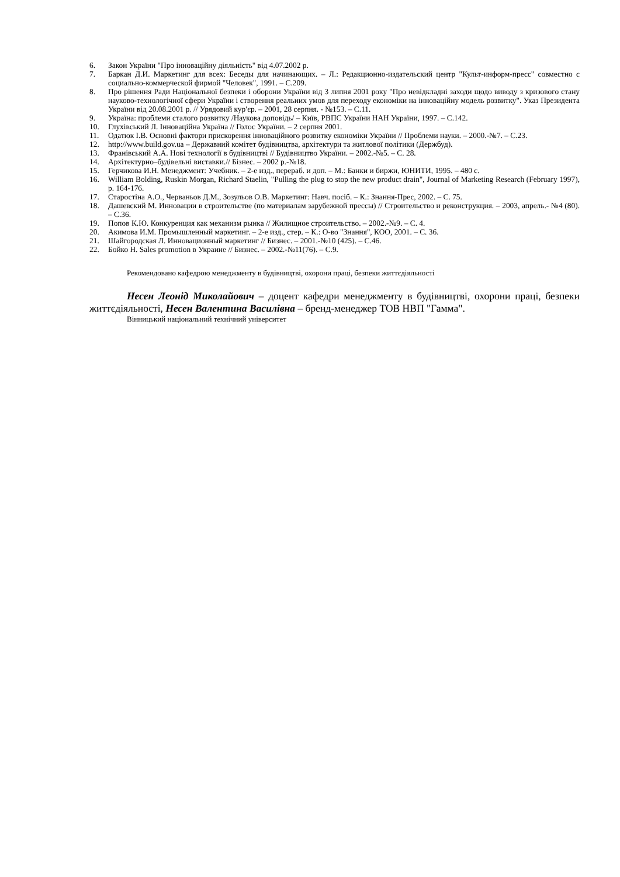6. Закон України "Про інноваційну діяльність" від 4.07.2002 р.
7. Баркан Д.И. Маркетинг для всех: Беседы для начинающих. – Л.: Редакционно-издательский центр "Культ-информ-пресс" совместно с социально-коммерческой фирмой "Человек", 1991. – С.209.
8. Про рішення Ради Національної безпеки і оборони України від 3 липня 2001 року "Про невідкладні заходи щодо виводу з кризового стану науково-технологічної сфери України і створення реальних умов для переходу економіки на інноваційну модель розвитку". Указ Президента України від 20.08.2001 р. // Урядовий кур′єр. – 2001, 28 серпня. - №153. – С.11.
9. Україна: проблеми сталого розвитку /Наукова доповідь/ – Київ, РВПС України НАН України, 1997. – С.142.
10. Глухівський Л. Інноваційна Україна // Голос України. – 2 серпня 2001.
11. Одатюк І.В. Основні фактори прискорення інноваційного розвитку економіки України // Проблеми науки. – 2000.-№7. – С.23.
12. http://www.build.gov.ua – Державний комітет будівництва, архітектури та житлової політики (Держбуд).
13. Франівський А.А. Нові технології в будівництві // Будівництво України. – 2002.-№5. – С. 28.
14. Архітектурно–будівельні виставки.// Бізнес. – 2002 р.-№18.
15. Герчикова И.Н. Менеджмент: Учебник. – 2-е изд., перераб. и доп. – М.: Банки и биржи, ЮНИТИ, 1995. – 480 с.
16. William Bolding, Ruskin Morgan, Richard Staelin, "Pulling the plug to stop the new product drain", Journal of Marketing Research (February 1997), p. 164-176.
17. Старостіна А.О., Черваньов Д.М., Зозульов О.В. Маркетинг: Навч. посіб. – К.: Знання-Прес, 2002. – С. 75.
18. Дашевский М. Инновации в строительстве (по материалам зарубежной прессы) // Строительство и реконструкция. – 2003, апрель.- №4 (80). – С.36.
19. Попов К.Ю. Конкуренция как механизм рынка // Жилищное строительство. – 2002.-№9. – С. 4.
20. Акимова И.М. Промышленный маркетинг. – 2-е изд., стер. – К.: О-во "Знання", КОО, 2001. – С. 36.
21. Шайгородская Л. Инновационный маркетинг // Бизнес. – 2001.-№10 (425). – С.46.
22. Бойко Н. Sales promotion в Украине // Бизнес. – 2002.-№11(76). – С.9.
Рекомендовано кафедрою менеджменту в будівництві, охорони праці, безпеки життєдіяльності
Несен Леонід Миколайович – доцент кафедри менеджменту в будівництві, охорони праці, безпеки життєдіяльності, Несен Валентина Василівна – бренд-менеджер ТОВ НВП "Гамма".
Вінницький національний технічний університет